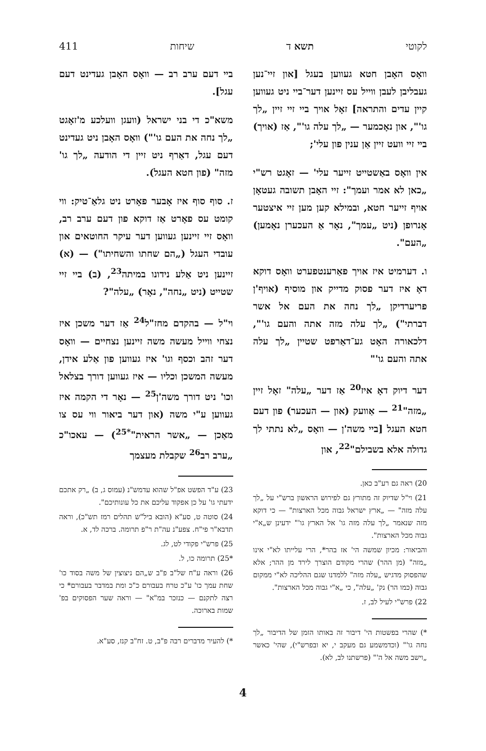לקוטי תשא ד שיחות 411
וואָס האָבן חטא געווען בעגל [און זיי־נען געבליבן לעבן ווייל עס זיינען דער־ביי ניט געווען קיין עדים והתראה] זאָל אויך ביי זיי זיין „לך גו'", און נאָכמער — „לך עלה גו'", אַז (אויך) ביי זיי וועט זיין אַן ענין פון עלי';
אין וואָס באַשטייט זייער עלי' — זאָגט רש"י „כאן לא אמר ועמך": זיי האָבן תשובה געטאָן אויף זייער חטא, ובמילא קען מען זיי איצטער אָנרופן (ניט „עמך", נאָר אַ העכערן נאָמען) „העם".
ו. דערמיט איז אויך פאַרענטפערט וואָס דוקא דאָ איז דער פסוק מדייק און מוסיף (אויף'ן פריערדיקן „לך נחה את העם אל אשר דברתי") „לך עלה מזה אתה והעם גו'", דלכאורה האָט גע־דאַרפט שטיין „לך עלה אתה והעם גו'"
דער דיוק דאָ איז<sup>20</sup> אַז דער „עלה" זאָל זיין „מזה"<sup>21</sup> — אַוועק (און — העכער) פון דעם חטא העגל [ביי משה'ן — וואָס „לא נתתי לך גדולה אלא בשבילם"<sup>22</sup>, און
20) ראה גם רע"ב כאן.
21) וי"ל שדיוק זה מתורץ גם לפירוש הראשון ברש"י על „לך עלה מזה" — „ארץ ישראל גבוה מכל הארצות" — כי דוקא מזה שנאמר „לך עלה מזה גו' אל הארץ גו'" ידעינן ש„א"י גבוה מכל הארצות".
והביאור: מכיון שמשה הי' אז בהר*, הרי עלייתו לא"י אינו „מזה" (מן ההר) שהרי מקודם הוצרך לירד מן ההר; אלא שהפסוק מדגיש „עלה מזה" ללמדנו שגם ההליכה לא"י ממקום גבוה (כמו הר) נק' „עלה", כי „א"י גבוה מכל הארצות".
22) פרש"י לעיל לב, ז.
*) שהרי בפשטות הי' דיבור זה באותו הזמן של הדיבור „לך נחה גו'" (וכדמשמע גם מעקב י, יא ובפרש"י), שהי' כאשר „וישב משה אל ה'" (פרשתנו לב, לא).
ביי דעם ערב רב — וואָס האָבן געדינט דעם עגל].
משא"כ די בני ישראל (וועגן וועלכע מ'זאָגט „לך נחה את העם גו'") וואָס האָבן ניט געדינט דעם עגל, דאַרף ניט זיין די הודעה „לך גו' מזה" (פון חטא העגל).
ז. סוף סוף איז אָבער פאָרט ניט גלאַ־טיק: ווי קומט עס פאָרט אַז דוקא פון דעם ערב רב, וואָס זיי זיינען געווען דער עיקר החוטאים און עובדי העגל („הם שחתו והשחיתו") — (א) זיינען ניט אַלע נידונו במיתה<sup>23</sup>, (ב) ביי זיי שטייט (ניט „נחה", נאָר) „עלה"?
וי"ל — בהקדם מחז"ל<sup>24</sup> אַז דער משכן איז נצחי ווייל מעשה משה זיינען נצחיים — וואָס דער זהב וכסף וגו' איז געווען פון אַלע אידן, מעשה המשכן וכליו — איז געווען דורך בצלאל וכו' ניט דורך משה'ן<sup>25</sup> — נאָר די הקמה איז געווען ע"י משה (און דער ביאור ווי עס צו מאַכן — „אשר הראית"<sup>*25</sup>) — עאכו"כ „ערב רב<sup>26</sup> שקבלת מעצמך
23) ע"ד הפשט אפ"ל שהוא עדמש"נ (עמוס ג, ב) „רק אתכם ידעתי גו' על כן אפקוד עליכם את כל עונותיכם".
24) סוטה ט, סע"א (הובא ביל"ש תהלים רמז תש"כ), וראה תדבא"ר פי"ח. צפע"נ עה"ת ר"פ תרומה. ברכה לד, א.
25) פרש"י פקודי לט, לג.
*25) תרומה כו, ל.
26) וראה ע"ח של"ב פ"ב ש„הם ניצוצין של משה בסוד כו' שחת עמך כו' ע"כ טרח בעבורם כ"כ ומת במדבר בעבורם* כי רצה לתקנם — כנזכר במ"א" — וראה שער הפסוקים בפ' שמות בארוכה.
*) להעיר מדברים רבה פ"ב, ט. זח"ב קנז, סע"א.
4